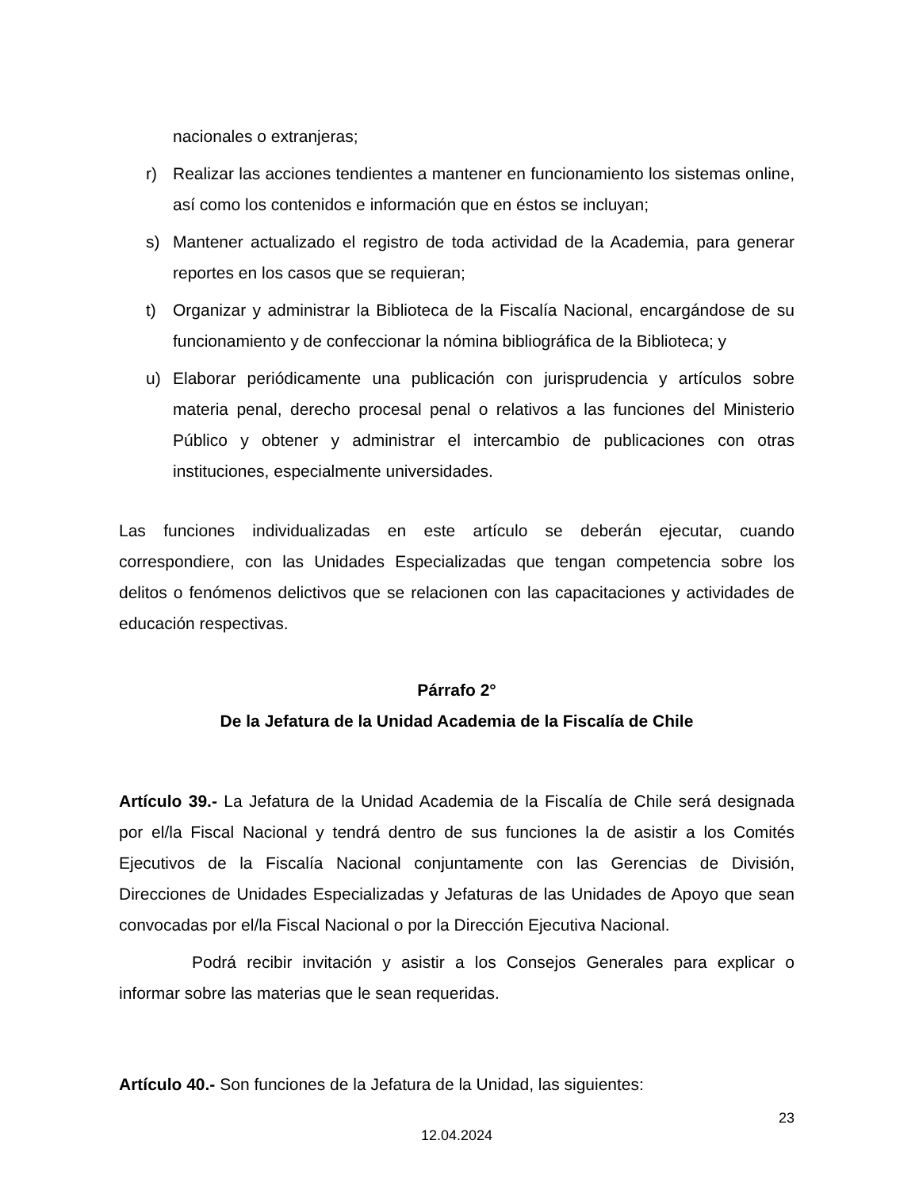nacionales o extranjeras;
r) Realizar las acciones tendientes a mantener en funcionamiento los sistemas online, así como los contenidos e información que en éstos se incluyan;
s) Mantener actualizado el registro de toda actividad de la Academia, para generar reportes en los casos que se requieran;
t) Organizar y administrar la Biblioteca de la Fiscalía Nacional, encargándose de su funcionamiento y de confeccionar la nómina bibliográfica de la Biblioteca; y
u) Elaborar periódicamente una publicación con jurisprudencia y artículos sobre materia penal, derecho procesal penal o relativos a las funciones del Ministerio Público y obtener y administrar el intercambio de publicaciones con otras instituciones, especialmente universidades.
Las funciones individualizadas en este artículo se deberán ejecutar, cuando correspondiere, con las Unidades Especializadas que tengan competencia sobre los delitos o fenómenos delictivos que se relacionen con las capacitaciones y actividades de educación respectivas.
Párrafo 2°
De la Jefatura de la Unidad Academia de la Fiscalía de Chile
Artículo 39.- La Jefatura de la Unidad Academia de la Fiscalía de Chile será designada por el/la Fiscal Nacional y tendrá dentro de sus funciones la de asistir a los Comités Ejecutivos de la Fiscalía Nacional conjuntamente con las Gerencias de División, Direcciones de Unidades Especializadas y Jefaturas de las Unidades de Apoyo que sean convocadas por el/la Fiscal Nacional o por la Dirección Ejecutiva Nacional.
Podrá recibir invitación y asistir a los Consejos Generales para explicar o informar sobre las materias que le sean requeridas.
Artículo 40.- Son funciones de la Jefatura de la Unidad, las siguientes:
23
12.04.2024